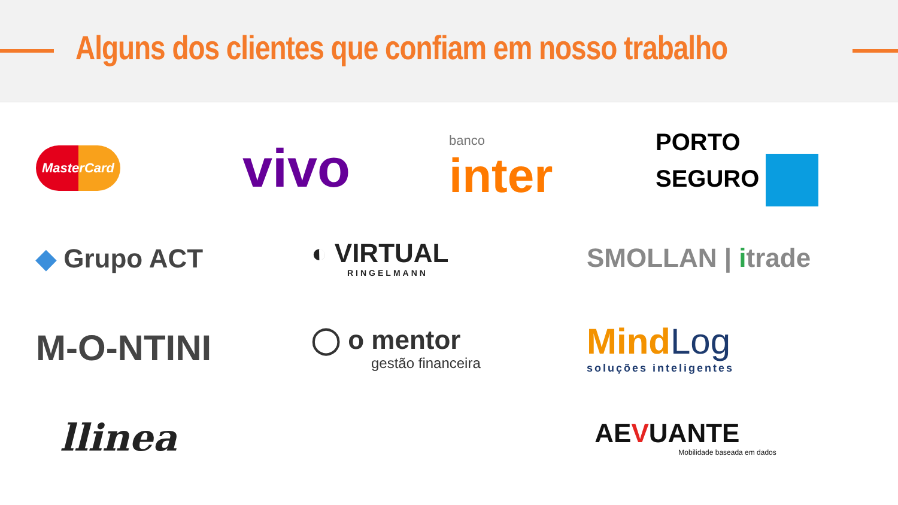Alguns dos clientes que confiam em nosso trabalho
MasterCard
vivo
banco
inter
PORTO
SEGURO
◆ Grupo ACT
◐ VIRTUAL
RINGELMANN
SMOLLAN | itrade
M-O-NTINI
◯ o mentor
gestão financeira
Mind Log
soluções inteligentes
llinea
AEVUANTE
Mobilidade baseada em dados